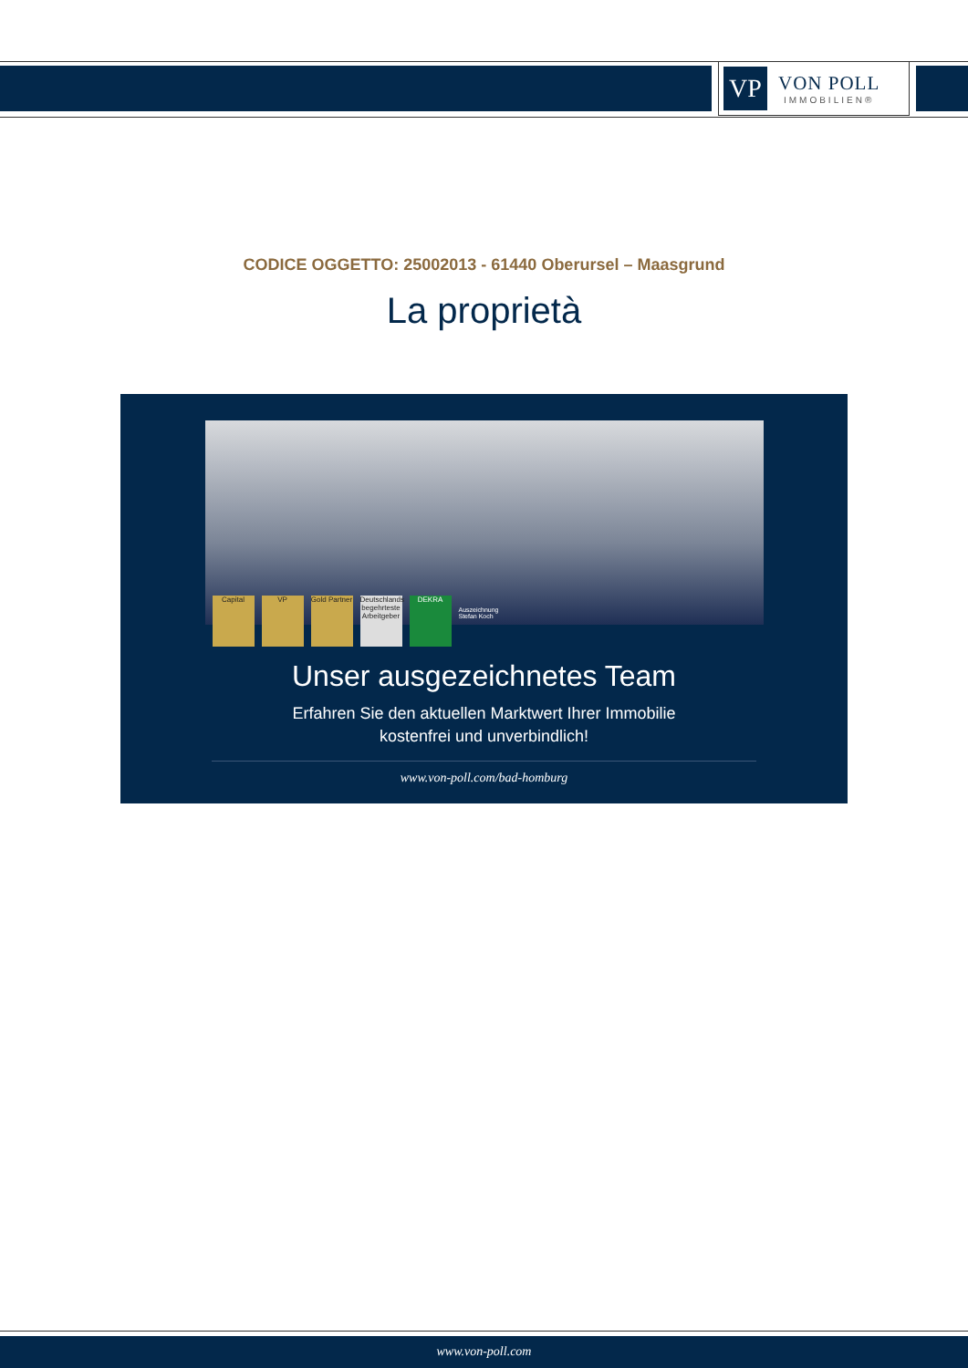VP
VON POLL
IMMOBILIEN®
CODICE OGGETTO: 25002013 - 61440 Oberursel – Maasgrund
La proprietà
Capital
VP
Gold Partner
Deutschlands begehrteste Arbeitgeber
DEKRA
Auszeichnung
Stefan Koch
Unser ausgezeichnetes Team
Erfahren Sie den aktuellen Marktwert Ihrer Immobilie
kostenfrei und unverbindlich!
www.von-poll.com/bad-homburg
www.von-poll.com